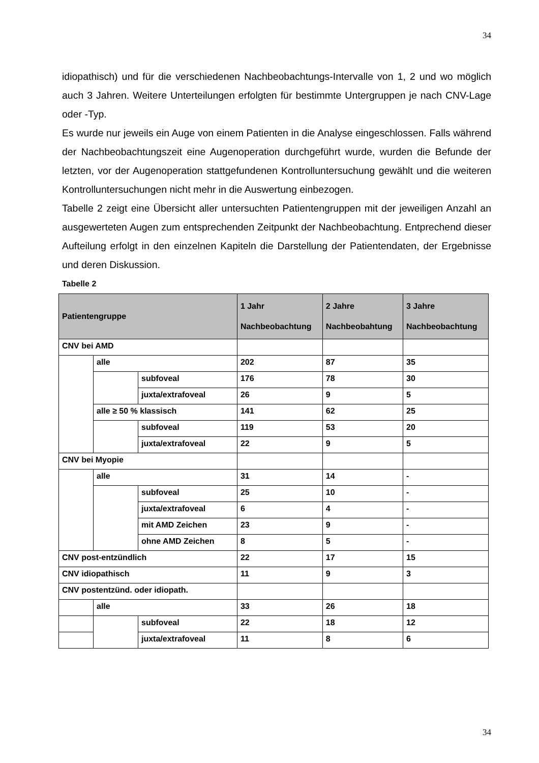34
idiopathisch) und für die verschiedenen Nachbeobachtungs-Intervalle von 1, 2 und wo möglich auch 3 Jahren. Weitere Unterteilungen erfolgten für bestimmte Untergruppen je nach CNV-Lage oder -Typ.
Es wurde nur jeweils ein Auge von einem Patienten in die Analyse eingeschlossen. Falls während der Nachbeobachtungszeit eine Augenoperation durchgeführt wurde, wurden die Befunde der letzten, vor der Augenoperation stattgefundenen Kontrolluntersuchung gewählt und die weiteren Kontrolluntersuchungen nicht mehr in die Auswertung einbezogen.
Tabelle 2 zeigt eine Übersicht aller untersuchten Patientengruppen mit der jeweiligen Anzahl an ausgewerteten Augen zum entsprechenden Zeitpunkt der Nachbeobachtung. Entprechend dieser Aufteilung erfolgt in den einzelnen Kapiteln die Darstellung der Patientendaten, der Ergebnisse und deren Diskussion.
Tabelle 2
| Patientengruppe | | | 1 Jahr Nachbeobachtung | 2 Jahre Nachbeobahtung | 3 Jahre Nachbeobachtung |
| --- | --- | --- | --- | --- | --- |
| CNV bei AMD | | | | | |
| | alle | | 202 | 87 | 35 |
| | | subfoveal | 176 | 78 | 30 |
| | | juxta/extrafoveal | 26 | 9 | 5 |
| | alle ≥ 50 % klassisch | | 141 | 62 | 25 |
| | | subfoveal | 119 | 53 | 20 |
| | | juxta/extrafoveal | 22 | 9 | 5 |
| CNV bei Myopie | | | | | |
| | alle | | 31 | 14 | - |
| | | subfoveal | 25 | 10 | - |
| | | juxta/extrafoveal | 6 | 4 | - |
| | | mit AMD Zeichen | 23 | 9 | - |
| | | ohne AMD Zeichen | 8 | 5 | - |
| CNV post-entzündlich | | | 22 | 17 | 15 |
| CNV idiopathisch | | | 11 | 9 | 3 |
| CNV postentzünd. oder idiopath. | | | | | |
| | alle | | 33 | 26 | 18 |
| | | subfoveal | 22 | 18 | 12 |
| | | juxta/extrafoveal | 11 | 8 | 6 |
34